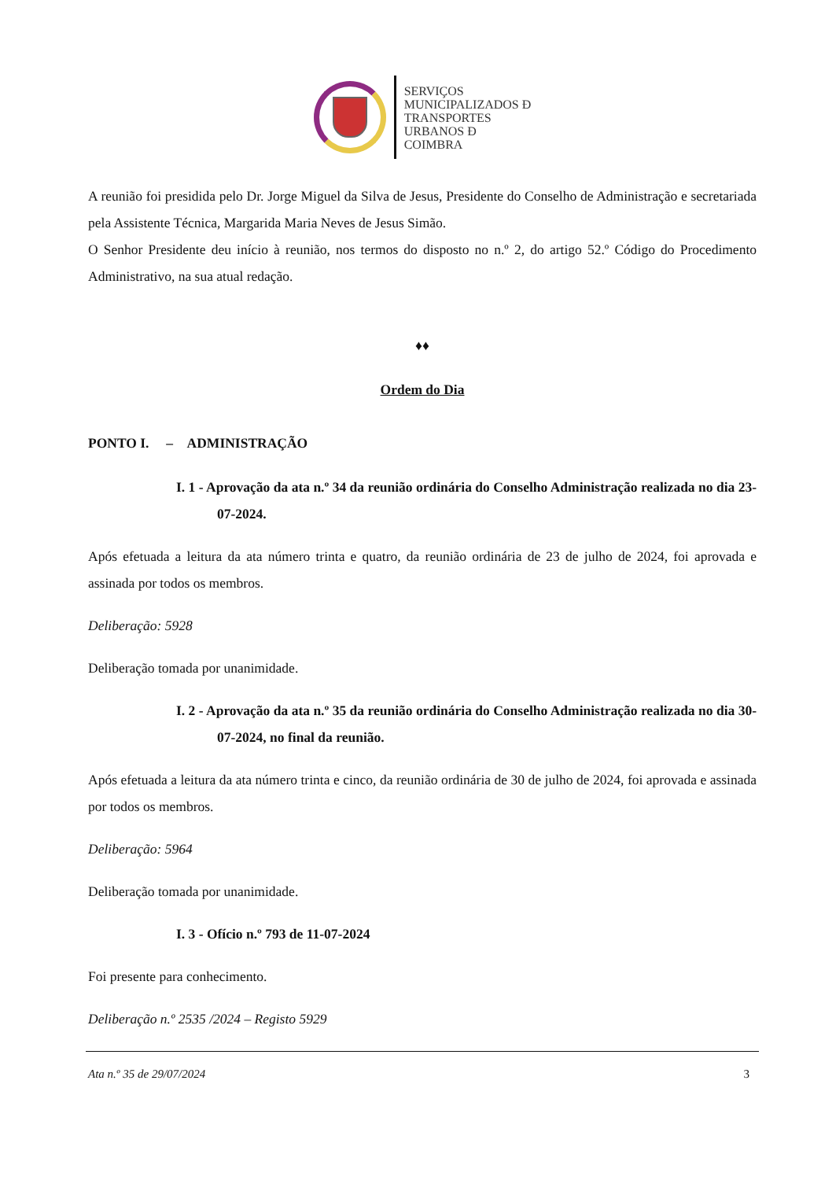SERVIÇOS
MUNICIPALIZADOS Đ
TRANSPORTES
URBANOS Đ
COIMBRA
A reunião foi presidida pelo Dr. Jorge Miguel da Silva de Jesus, Presidente do Conselho de Administração e secretariada pela Assistente Técnica, Margarida Maria Neves de Jesus Simão.
O Senhor Presidente deu início à reunião, nos termos do disposto no n.º 2, do artigo 52.º Código do Procedimento Administrativo, na sua atual redação.
♦♦
Ordem do Dia
PONTO I. – ADMINISTRAÇÃO
I. 1 - Aprovação da ata n.º 34 da reunião ordinária do Conselho Administração realizada no dia 23-07-2024.
Após efetuada a leitura da ata número trinta e quatro, da reunião ordinária de 23 de julho de 2024, foi aprovada e assinada por todos os membros.
Deliberação: 5928
Deliberação tomada por unanimidade.
I. 2 - Aprovação da ata n.º 35 da reunião ordinária do Conselho Administração realizada no dia 30-07-2024, no final da reunião.
Após efetuada a leitura da ata número trinta e cinco, da reunião ordinária de 30 de julho de 2024, foi aprovada e assinada por todos os membros.
Deliberação: 5964
Deliberação tomada por unanimidade.
I. 3 - Ofício n.º 793 de 11-07-2024
Foi presente para conhecimento.
Deliberação n.º 2535 /2024 – Registo 5929
Ata n.º 35 de 29/07/2024 3